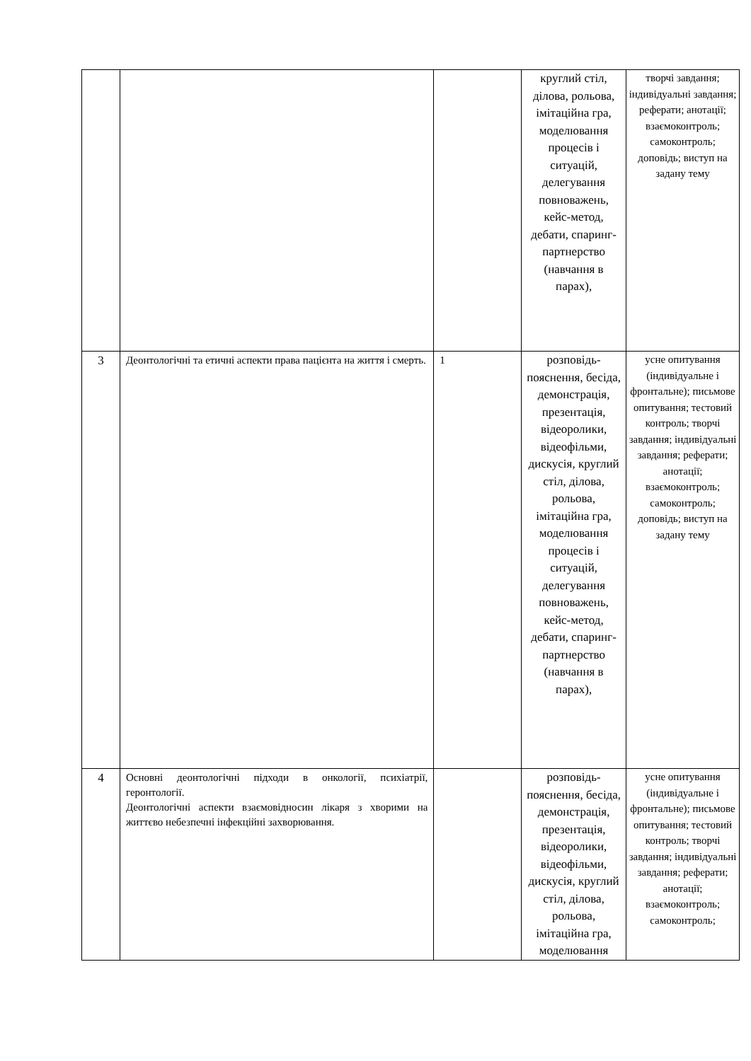| | | | круглий стіл, ділова, рольова, імітаційна гра, моделювання процесів і ситуацій, делегування повноважень, кейс-метод, дебати, спаринг-партнерство (навчання в парах), | творчі завдання; індивідуальні завдання; реферати; анотації; взаємоконтроль; самоконтроль; доповідь; виступ на задану тему |
| 3 | Деонтологічні та етичні аспекти права пацієнта на життя і смерть. | 1 | розповідь-пояснення, бесіда, демонстрація, презентація, відеоролики, відеофільми, дискусія, круглий стіл, ділова, рольова, імітаційна гра, моделювання процесів і ситуацій, делегування повноважень, кейс-метод, дебати, спаринг-партнерство (навчання в парах), | усне опитування (індивідуальне і фронтальне); письмове опитування; тестовий контроль; творчі завдання; індивідуальні завдання; реферати; анотації; взаємоконтроль; самоконтроль; доповідь; виступ на задану тему |
| 4 | Основні деонтологічні підходи в онкології, психіатрії, геронтології. Деонтологічні аспекти взаємовідносин лікаря з хворими на життєво небезпечні інфекційні захворювання. | | розповідь-пояснення, бесіда, демонстрація, презентація, відеоролики, відеофільми, дискусія, круглий стіл, ділова, рольова, імітаційна гра, моделювання | усне опитування (індивідуальне і фронтальне); письмове опитування; тестовий контроль; творчі завдання; індивідуальні завдання; реферати; анотації; взаємоконтроль; самоконтроль; |